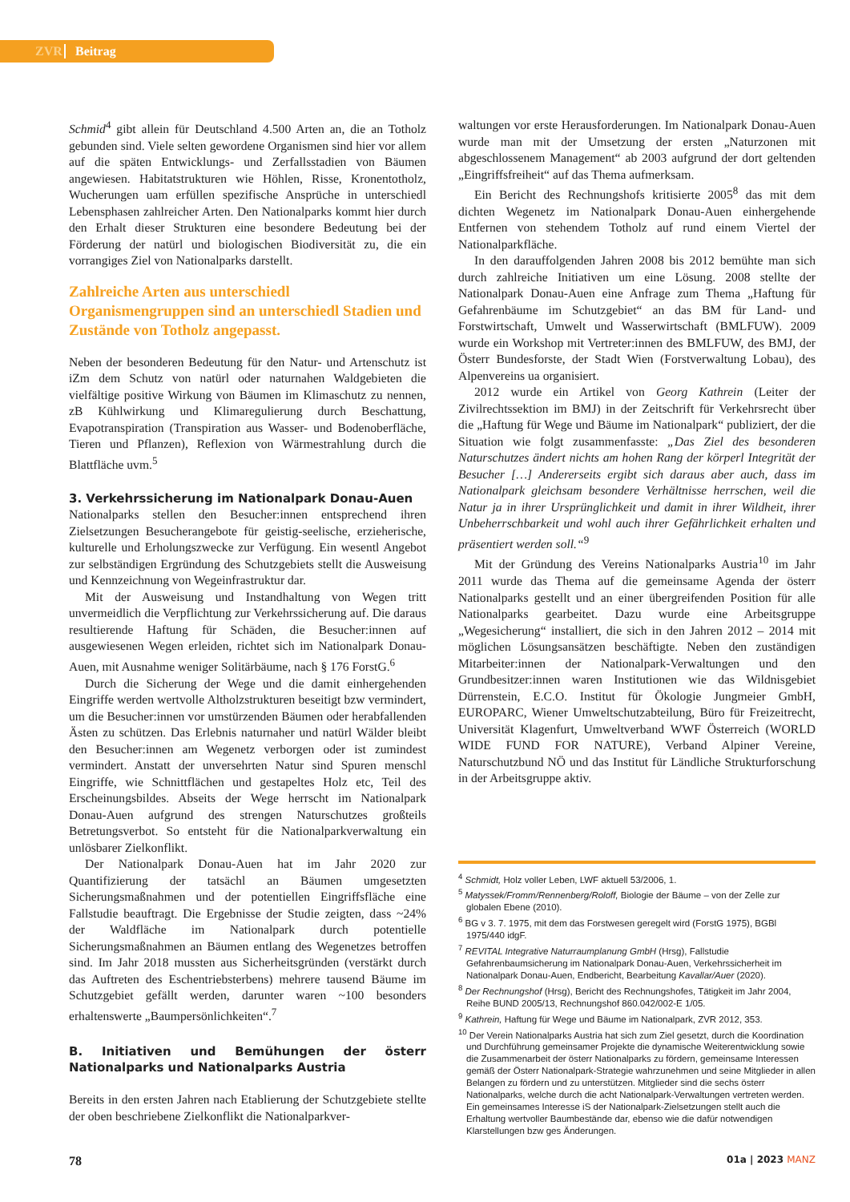ZVR Beitrag
Schmid<sup>4</sup> gibt allein für Deutschland 4.500 Arten an, die an Totholz gebunden sind. Viele selten gewordene Organismen sind hier vor allem auf die späten Entwicklungs- und Zerfallsstadien von Bäumen angewiesen. Habitatstrukturen wie Höhlen, Risse, Kronentotholz, Wucherungen uam erfüllen spezifische Ansprüche in unterschiedl Lebensphasen zahlreicher Arten. Den Nationalparks kommt hier durch den Erhalt dieser Strukturen eine besondere Bedeutung bei der Förderung der natürl und biologischen Biodiversität zu, die ein vorrangiges Ziel von Nationalparks darstellt.
Zahlreiche Arten aus unterschiedl Organismengruppen sind an unterschiedl Stadien und Zustände von Totholz angepasst.
Neben der besonderen Bedeutung für den Natur- und Artenschutz ist iZm dem Schutz von natürl oder naturnahen Waldgebieten die vielfältige positive Wirkung von Bäumen im Klimaschutz zu nennen, zB Kühlwirkung und Klimaregulierung durch Beschattung, Evapotranspiration (Transpiration aus Wasser- und Bodenoberfläche, Tieren und Pflanzen), Reflexion von Wärmestrahlung durch die Blattfläche uvm.<sup>5</sup>
3. Verkehrssicherung im Nationalpark Donau-Auen
Nationalparks stellen den Besucher:innen entsprechend ihren Zielsetzungen Besucherangebote für geistig-seelische, erzieherische, kulturelle und Erholungszwecke zur Verfügung. Ein wesentl Angebot zur selbständigen Ergründung des Schutzgebiets stellt die Ausweisung und Kennzeichnung von Wegeinfrastruktur dar.
Mit der Ausweisung und Instandhaltung von Wegen tritt unvermeidlich die Verpflichtung zur Verkehrssicherung auf. Die daraus resultierende Haftung für Schäden, die Besucher:innen auf ausgewiesenen Wegen erleiden, richtet sich im Nationalpark Donau-Auen, mit Ausnahme weniger Solitärbäume, nach § 176 ForstG.<sup>6</sup>
Durch die Sicherung der Wege und die damit einhergehenden Eingriffe werden wertvolle Altholzstrukturen beseitigt bzw vermindert, um die Besucher:innen vor umstürzenden Bäumen oder herabfallenden Ästen zu schützen. Das Erlebnis naturnaher und natürl Wälder bleibt den Besucher:innen am Wegenetz verborgen oder ist zumindest vermindert. Anstatt der unversehrten Natur sind Spuren menschl Eingriffe, wie Schnittflächen und gestapeltes Holz etc, Teil des Erscheinungsbildes. Abseits der Wege herrscht im Nationalpark Donau-Auen aufgrund des strengen Naturschutzes großteils Betretungsverbot. So entsteht für die Nationalparkverwaltung ein unlösbarer Zielkonflikt.
Der Nationalpark Donau-Auen hat im Jahr 2020 zur Quantifizierung der tatsächl an Bäumen umgesetzten Sicherungsmaßnahmen und der potentiellen Eingriffsfläche eine Fallstudie beauftragt. Die Ergebnisse der Studie zeigten, dass ~24% der Waldfläche im Nationalpark durch potentielle Sicherungsmaßnahmen an Bäumen entlang des Wegenetzes betroffen sind. Im Jahr 2018 mussten aus Sicherheitsgründen (verstärkt durch das Auftreten des Eschentriebsterbens) mehrere tausend Bäume im Schutzgebiet gefällt werden, darunter waren ~100 besonders erhaltenswerte „Baumpersönlichkeiten“.<sup>7</sup>
B. Initiativen und Bemühungen der österr Nationalparks und Nationalparks Austria
Bereits in den ersten Jahren nach Etablierung der Schutzgebiete stellte der oben beschriebene Zielkonflikt die Nationalparkver-
waltungen vor erste Herausforderungen. Im Nationalpark Donau-Auen wurde man mit der Umsetzung der ersten „Naturzonen mit abgeschlossenem Management“ ab 2003 aufgrund der dort geltenden „Eingriffsfreiheit“ auf das Thema aufmerksam.
Ein Bericht des Rechnungshofs kritisierte 2005<sup>8</sup> das mit dem dichten Wegenetz im Nationalpark Donau-Auen einhergehende Entfernen von stehendem Totholz auf rund einem Viertel der Nationalparkfläche.
In den darauffolgenden Jahren 2008 bis 2012 bemühte man sich durch zahlreiche Initiativen um eine Lösung. 2008 stellte der Nationalpark Donau-Auen eine Anfrage zum Thema „Haftung für Gefahrenbäume im Schutzgebiet“ an das BM für Land- und Forstwirtschaft, Umwelt und Wasserwirtschaft (BMLFUW). 2009 wurde ein Workshop mit Vertreter:innen des BMLFUW, des BMJ, der Österr Bundesforste, der Stadt Wien (Forstverwaltung Lobau), des Alpenvereins ua organisiert.
2012 wurde ein Artikel von Georg Kathrein (Leiter der Zivilrechtssektion im BMJ) in der Zeitschrift für Verkehrsrecht über die „Haftung für Wege und Bäume im Nationalpark“ publiziert, der die Situation wie folgt zusammenfasste: „Das Ziel des besonderen Naturschutzes ändert nichts am hohen Rang der körperl Integrität der Besucher […] Andererseits ergibt sich daraus aber auch, dass im Nationalpark gleichsam besondere Verhältnisse herrschen, weil die Natur ja in ihrer Ursprünglichkeit und damit in ihrer Wildheit, ihrer Unbeherrschbarkeit und wohl auch ihrer Gefährlichkeit erhalten und präsentiert werden soll.“<sup>9</sup>
Mit der Gründung des Vereins Nationalparks Austria<sup>10</sup> im Jahr 2011 wurde das Thema auf die gemeinsame Agenda der österr Nationalparks gestellt und an einer übergreifenden Position für alle Nationalparks gearbeitet. Dazu wurde eine Arbeitsgruppe „Wegesicherung“ installiert, die sich in den Jahren 2012 – 2014 mit möglichen Lösungsansätzen beschäftigte. Neben den zuständigen Mitarbeiter:innen der Nationalpark-Verwaltungen und den Grundbesitzer:innen waren Institutionen wie das Wildnisgebiet Dürrenstein, E.C.O. Institut für Ökologie Jungmeier GmbH, EUROPARC, Wiener Umweltschutzabteilung, Büro für Freizeitrecht, Universität Klagenfurt, Umweltverband WWF Österreich (WORLD WIDE FUND FOR NATURE), Verband Alpiner Vereine, Naturschutzbund NÖ und das Institut für Ländliche Strukturforschung in der Arbeitsgruppe aktiv.
<sup>4</sup> Schmidt, Holz voller Leben, LWF aktuell 53/2006, 1.
<sup>5</sup> Matyssek/Fromm/Rennenberg/Roloff, Biologie der Bäume – von der Zelle zur globalen Ebene (2010).
<sup>6</sup> BG v 3. 7. 1975, mit dem das Forstwesen geregelt wird (ForstG 1975), BGBl 1975/440 idgF.
<sup>7</sup> REVITAL Integrative Naturraumplanung GmbH (Hrsg), Fallstudie Gefahrenbaumsicherung im Nationalpark Donau-Auen, Verkehrssicherheit im Nationalpark Donau-Auen, Endbericht, Bearbeitung Kavallar/Auer (2020).
<sup>8</sup> Der Rechnungshof (Hrsg), Bericht des Rechnungshofes, Tätigkeit im Jahr 2004, Reihe BUND 2005/13, Rechnungshof 860.042/002-E 1/05.
<sup>9</sup> Kathrein, Haftung für Wege und Bäume im Nationalpark, ZVR 2012, 353.
<sup>10</sup> Der Verein Nationalparks Austria hat sich zum Ziel gesetzt, durch die Koordination und Durchführung gemeinsamer Projekte die dynamische Weiterentwicklung sowie die Zusammenarbeit der österr Nationalparks zu fördern, gemeinsame Interessen gemäß der Österr Nationalpark-Strategie wahrzunehmen und seine Mitglieder in allen Belangen zu fördern und zu unterstützen. Mitglieder sind die sechs österr Nationalparks, welche durch die acht Nationalpark-Verwaltungen vertreten werden. Ein gemeinsames Interesse iS der Nationalpark-Zielsetzungen stellt auch die Erhaltung wertvoller Baumbestände dar, ebenso wie die dafür notwendigen Klarstellungen bzw ges Änderungen.
78 01a | 2023 MANZ